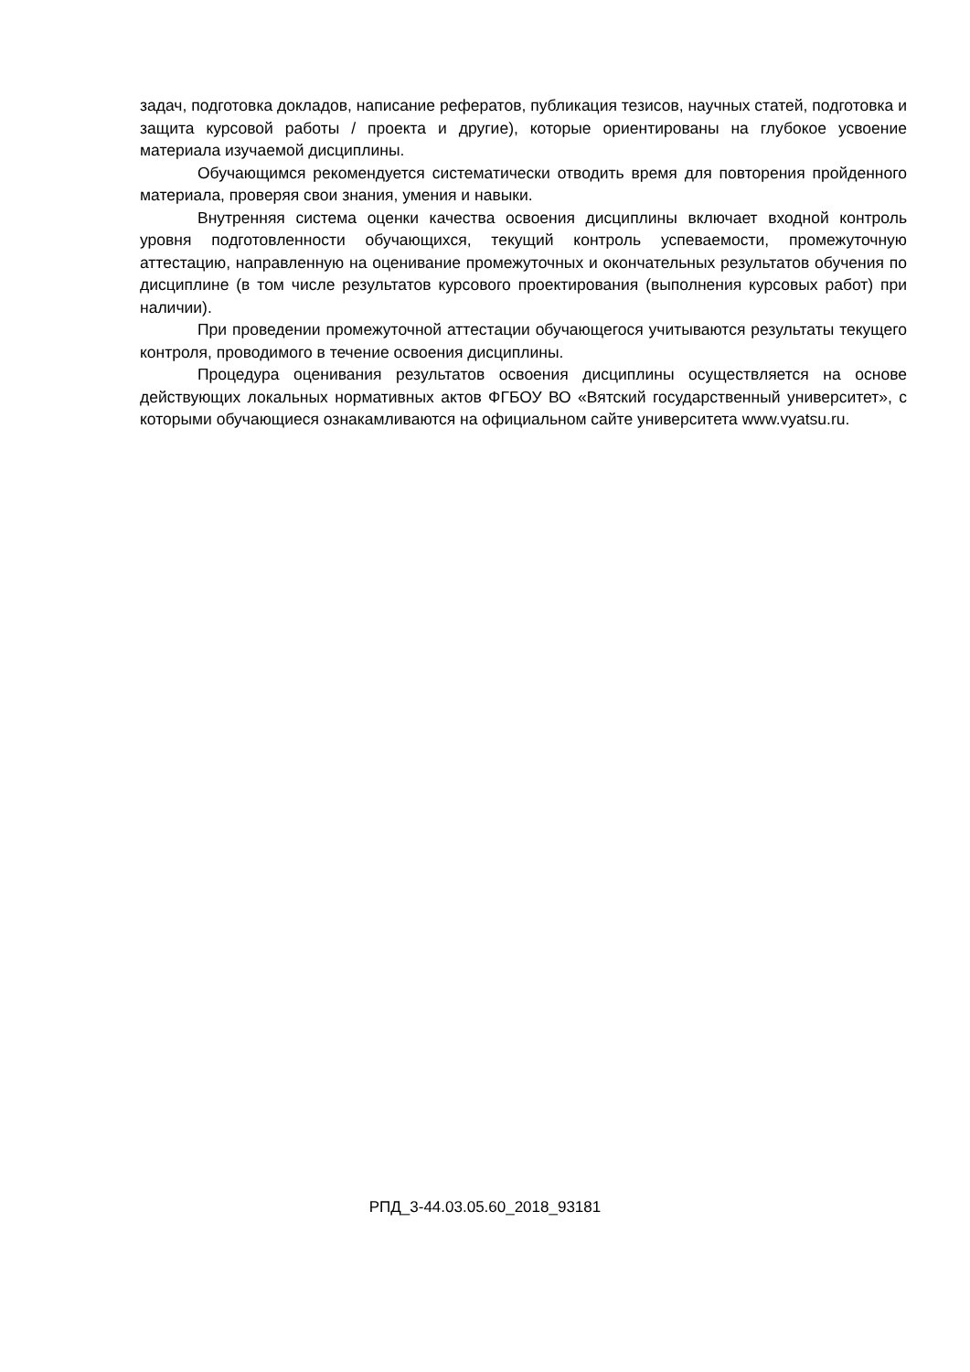задач, подготовка докладов, написание рефератов, публикация тезисов, научных статей, подготовка и защита курсовой работы / проекта и другие), которые ориентированы на глубокое усвоение материала изучаемой дисциплины.
Обучающимся рекомендуется систематически отводить время для повторения пройденного материала, проверяя свои знания, умения и навыки.
Внутренняя система оценки качества освоения дисциплины включает входной контроль уровня подготовленности обучающихся, текущий контроль успеваемости, промежуточную аттестацию, направленную на оценивание промежуточных и окончательных результатов обучения по дисциплине (в том числе результатов курсового проектирования (выполнения курсовых работ) при наличии).
При проведении промежуточной аттестации обучающегося учитываются результаты текущего контроля, проводимого в течение освоения дисциплины.
Процедура оценивания результатов освоения дисциплины осуществляется на основе действующих локальных нормативных актов ФГБОУ ВО «Вятский государственный университет», с которыми обучающиеся ознакамливаются на официальном сайте университета www.vyatsu.ru.
РПД_3-44.03.05.60_2018_93181